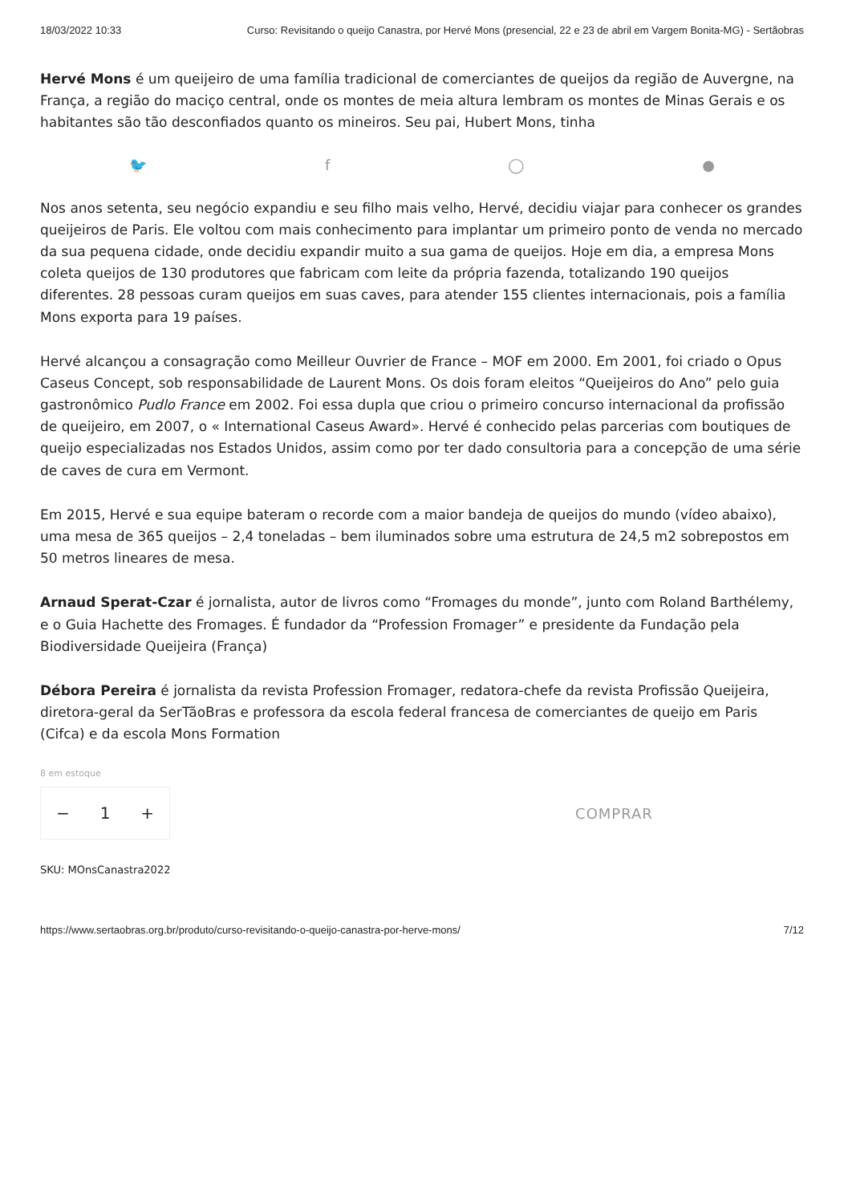18/03/2022 10:33 Curso: Revisitando o queijo Canastra, por Hervé Mons (presencial, 22 e 23 de abril em Vargem Bonita-MG) - Sertãobras
Hervé Mons é um queijeiro de uma família tradicional de comerciantes de queijos da região de Auvergne, na França, a região do maciço central, onde os montes de meia altura lembram os montes de Minas Gerais e os habitantes são tão desconfiados quanto os mineiros. Seu pai, Hubert Mons, tinha
🐦 f ◯ ●
Nos anos setenta, seu negócio expandiu e seu filho mais velho, Hervé, decidiu viajar para conhecer os grandes queijeiros de Paris. Ele voltou com mais conhecimento para implantar um primeiro ponto de venda no mercado da sua pequena cidade, onde decidiu expandir muito a sua gama de queijos. Hoje em dia, a empresa Mons coleta queijos de 130 produtores que fabricam com leite da própria fazenda, totalizando 190 queijos diferentes. 28 pessoas curam queijos em suas caves, para atender 155 clientes internacionais, pois a família Mons exporta para 19 países.
Hervé alcançou a consagração como Meilleur Ouvrier de France – MOF em 2000. Em 2001, foi criado o Opus Caseus Concept, sob responsabilidade de Laurent Mons. Os dois foram eleitos “Queijeiros do Ano” pelo guia gastronômico Pudlo France em 2002. Foi essa dupla que criou o primeiro concurso internacional da profissão de queijeiro, em 2007, o « International Caseus Award». Hervé é conhecido pelas parcerias com boutiques de queijo especializadas nos Estados Unidos, assim como por ter dado consultoria para a concepção de uma série de caves de cura em Vermont.
Em 2015, Hervé e sua equipe bateram o recorde com a maior bandeja de queijos do mundo (vídeo abaixo), uma mesa de 365 queijos – 2,4 toneladas – bem iluminados sobre uma estrutura de 24,5 m2 sobrepostos em 50 metros lineares de mesa.
Arnaud Sperat-Czar é jornalista, autor de livros como “Fromages du monde”, junto com Roland Barthélemy, e o Guia Hachette des Fromages. É fundador da “Profession Fromager” e presidente da Fundação pela Biodiversidade Queijeira (França)
Débora Pereira é jornalista da revista Profession Fromager, redatora-chefe da revista Profissão Queijeira, diretora-geral da SerTãoBras e professora da escola federal francesa de comerciantes de queijo em Paris (Cifca) e da escola Mons Formation
8 em estoque
− 1 + COMPRAR
SKU: MOnsCanastra2022
https://www.sertaobras.org.br/produto/curso-revisitando-o-queijo-canastra-por-herve-mons/ 7/12